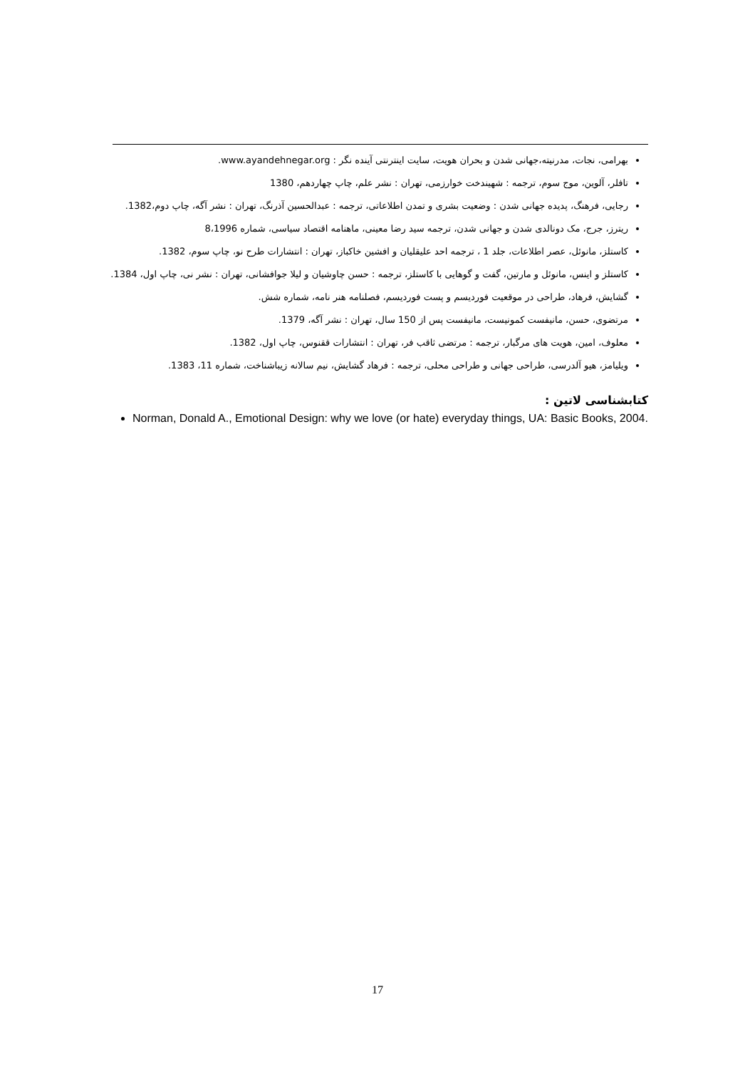بهرامی، نجات، مدرنیته،جهانی شدن و بحران هویت، سایت اینترنتی آینده نگر : www.ayandehnegar.org.
تافلر، آلوین، موج سوم، ترجمه : شهیندخت خوارزمی، تهران : نشر علم، چاپ چهاردهم، 1380
رجایی، فرهنگ، پدیده جهانی شدن : وضعیت بشری و تمدن اطلاعاتی، ترجمه : عبدالحسین آذرنگ، تهران : نشر آگه، چاپ دوم،1382.
ریترز، جرج، مک دونالدی شدن و جهانی شدن، ترجمه سید رضا معینی، ماهنامه اقتصاد سیاسی، شماره 8،1996
کاستلز، مانوئل، عصر اطلاعات، جلد 1 ، ترجمه احد علیقلیان و افشین خاکباز، تهران : انتشارات طرح نو، چاپ سوم، 1382.
کاستلز و اینس، مانوئل و مارتین، گفت و گوهایی با کاستلز، ترجمه : حسن چاوشیان و لیلا جوافشانی، تهران : نشر نی، چاپ اول، 1384.
گشایش، فرهاد، طراحی در موقعیت فوردیسم و پست فوردیسم، فصلنامه هنر نامه، شماره شش.
مرتضوی، حسن، مانیفست کمونیست، مانیفست پس از 150 سال، تهران : نشر آگه، 1379.
معلوف، امین، هویت های مرگبار، ترجمه : مرتضی ثاقب فر، تهران : انتشارات ققنوس، چاپ اول، 1382.
ویلیامز، هیو آلدرسی، طراحی جهانی و طراحی محلی، ترجمه : فرهاد گشایش، نیم سالانه زیباشناخت، شماره 11، 1383.
کتابشناسی لاتین :
Norman, Donald A., Emotional Design: why we love (or hate) everyday things, UA: Basic Books, 2004.
17